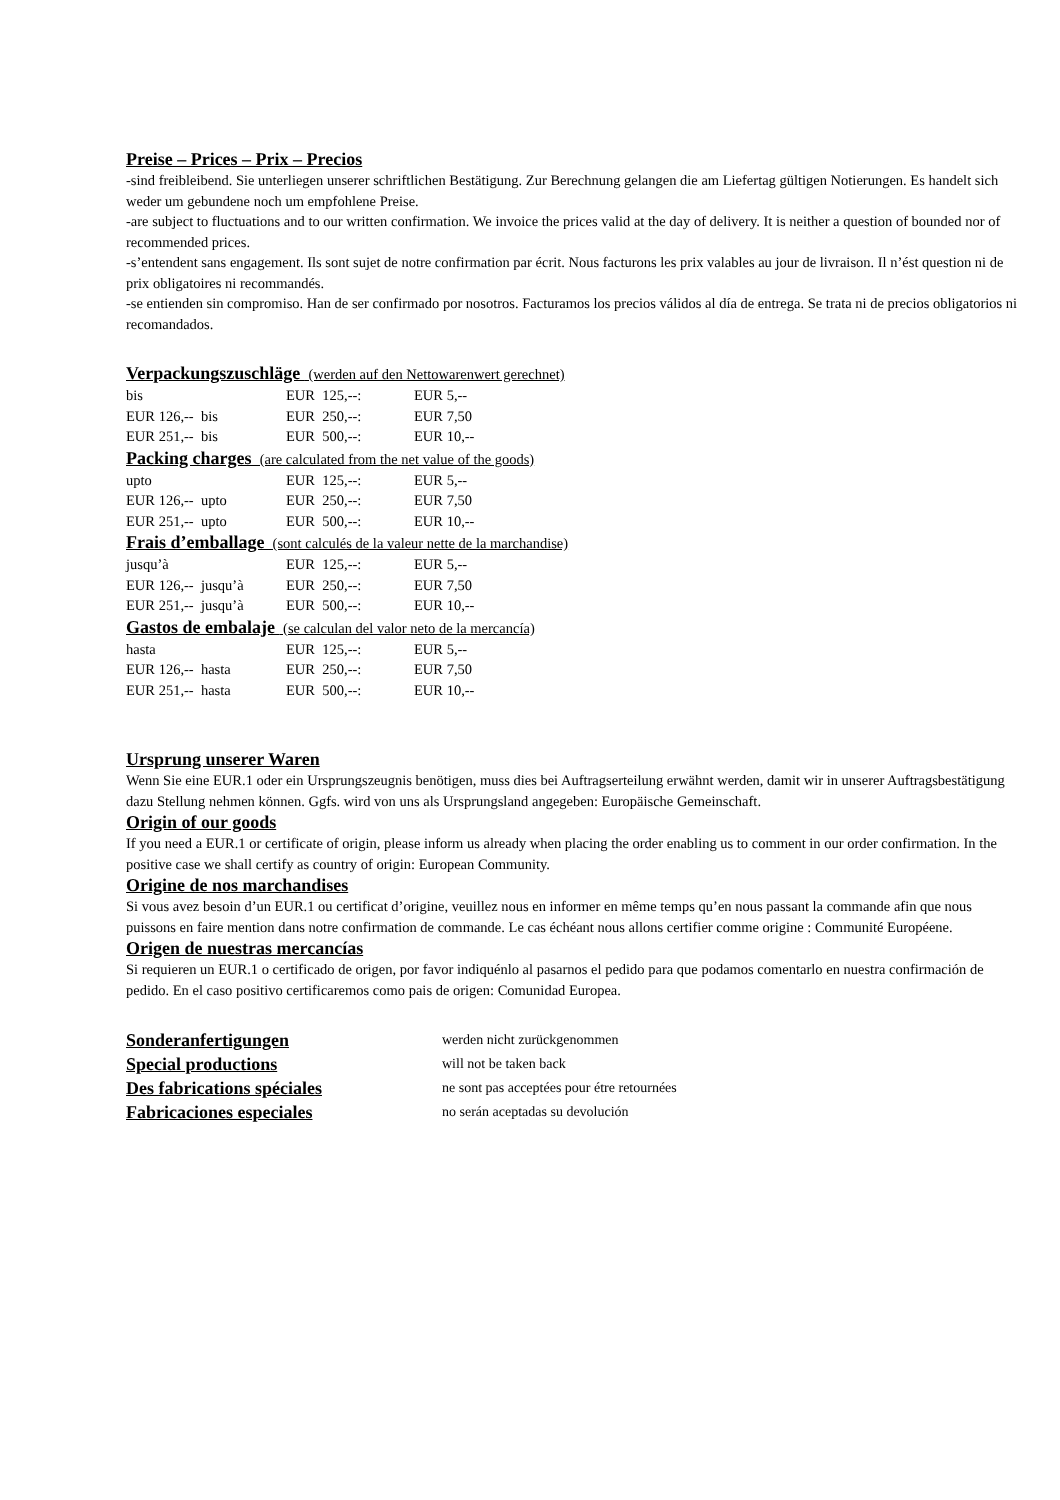Preise – Prices – Prix – Precios
-sind freibleibend. Sie unterliegen unserer schriftlichen Bestätigung. Zur Berechnung gelangen die am Liefertag gültigen Notierungen. Es handelt sich weder um gebundene noch um empfohlene Preise.
-are subject to fluctuations and to our written confirmation. We invoice the prices valid at the day of delivery. It is neither a question of bounded nor of recommended prices.
-s’entendent sans engagement. Ils sont sujet de notre confirmation par écrit. Nous facturons les prix valables au jour de livraison. Il n’ést question ni de prix obligatoires ni recommandés.
-se entienden sin compromiso. Han de ser confirmado por nosotros. Facturamos los precios válidos al día de entrega. Se trata ni de precios obligatorios ni recomandados.
Verpackungszuschläge (werden auf den Nettowarenwert gerechnet)
| bis | EUR 125,--: | EUR 5,-- |
| EUR 126,-- bis | EUR 250,--: | EUR 7,50 |
| EUR 251,-- bis | EUR 500,--: | EUR 10,-- |
Packing charges (are calculated from the net value of the goods)
| upto | EUR 125,--: | EUR 5,-- |
| EUR 126,-- upto | EUR 250,--: | EUR 7,50 |
| EUR 251,-- upto | EUR 500,--: | EUR 10,-- |
Frais d’emballage (sont calculés de la valeur nette de la marchandise)
| jusqu’à | EUR 125,--: | EUR 5,-- |
| EUR 126,-- jusqu’à | EUR 250,--: | EUR 7,50 |
| EUR 251,-- jusqu’à | EUR 500,--: | EUR 10,-- |
Gastos de embalaje (se calculan del valor neto de la mercancía)
| hasta | EUR 125,--: | EUR 5,-- |
| EUR 126,-- hasta | EUR 250,--: | EUR 7,50 |
| EUR 251,-- hasta | EUR 500,--: | EUR 10,-- |
Ursprung unserer Waren
Wenn Sie eine EUR.1 oder ein Ursprungszeugnis benötigen, muss dies bei Auftragserteilung erwähnt werden, damit wir in unserer Auftragsbestätigung dazu Stellung nehmen können. Ggfs. wird von uns als Ursprungsland angegeben: Europäische Gemeinschaft.
Origin of our goods
If you need a EUR.1 or certificate of origin, please inform us already when placing the order enabling us to comment in our order confirmation. In the positive case we shall certify as country of origin: European Community.
Origine de nos marchandises
Si vous avez besoin d’un EUR.1 ou certificat d’origine, veuillez nous en informer en même temps qu’en nous passant la commande afin que nous puissons en faire mention dans notre confirmation de commande. Le cas échéant nous allons certifier comme origine : Communité Européene.
Origen de nuestras mercancías
Si requieren un EUR.1 o certificado de origen, por favor indiquénlo al pasarnos el pedido para que podamos comentarlo en nuestra confirmación de pedido. En el caso positivo certificaremos como pais de origen: Comunidad Europea.
| Sonderanfertigungen | werden nicht zurückgenommen |
| Special productions | will not be taken back |
| Des fabrications spéciales | ne sont pas acceptées pour étre retournées |
| Fabricaciones especiales | no serán aceptadas su devolución |